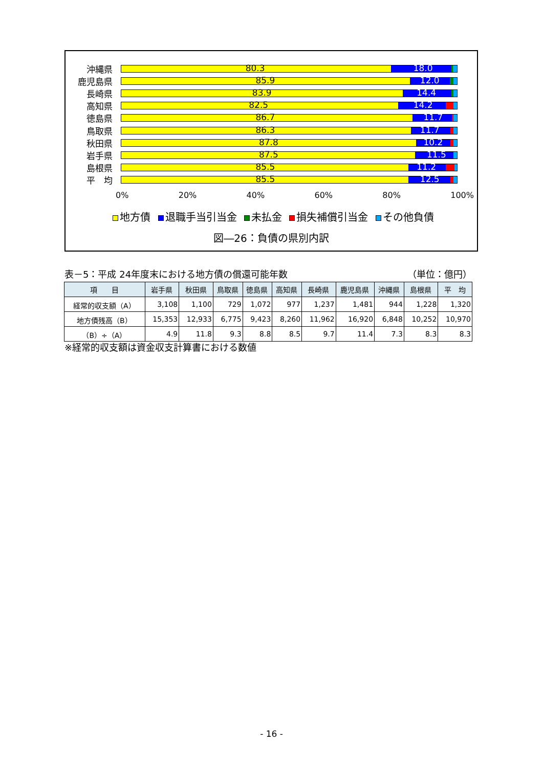沖縄県
80.3 18.0
鹿児島県
85.9 12.0
長崎県
83.9 14.4
高知県
82.5 14.2
徳島県
86.7 11.7
鳥取県
86.3 11.7
秋田県
87.8 10.2
岩手県
87.5 11.5
島根県
85.5 11.2
平　均
85.5 12.5
0% 20% 40% 60% 80% 100%
地方債 退職手当引当金 未払金 損失補償引当金 その他負債
図―26：負債の県別内訳
表－5：平成 24年度末における地方債の償還可能年数 （単位：億円）
| 項 目 | 岩手県 | 秋田県 | 鳥取県 | 徳島県 | 高知県 | 長崎県 | 鹿児島県 | 沖縄県 | 島根県 | 平 均 |
| --- | --- | --- | --- | --- | --- | --- | --- | --- | --- | --- |
| 経常的収支額（A） | 3,108 | 1,100 | 729 | 1,072 | 977 | 1,237 | 1,481 | 944 | 1,228 | 1,320 |
| 地方債残高（B） | 15,353 | 12,933 | 6,775 | 9,423 | 8,260 | 11,962 | 16,920 | 6,848 | 10,252 | 10,970 |
| （B）÷（A） | 4.9 | 11.8 | 9.3 | 8.8 | 8.5 | 9.7 | 11.4 | 7.3 | 8.3 | 8.3 |
※経常的収支額は資金収支計算書における数値
- 16 -